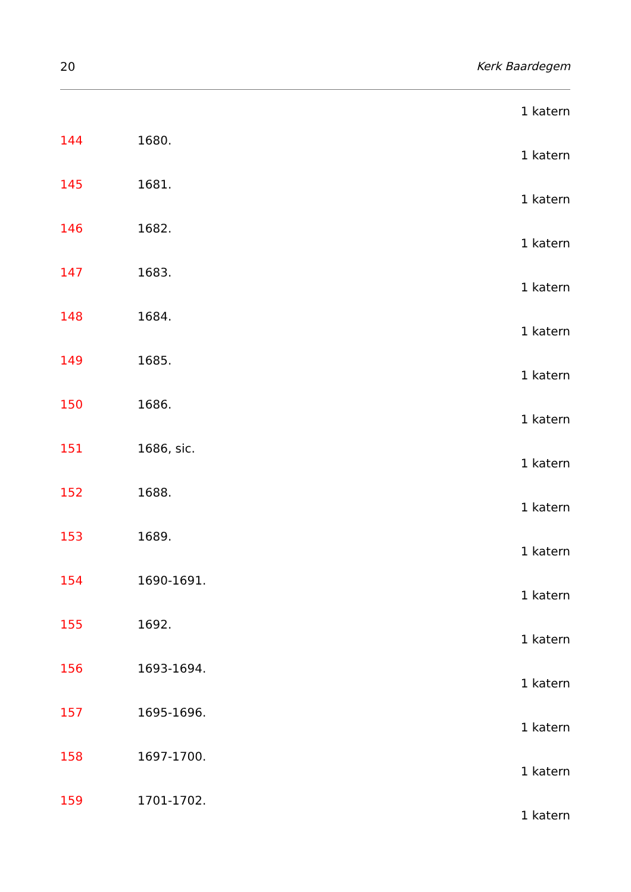20 Kerk Baardegem
1 katern
144 1680.
1 katern
145 1681.
1 katern
146 1682.
1 katern
147 1683.
1 katern
148 1684.
1 katern
149 1685.
1 katern
150 1686.
1 katern
151 1686, sic.
1 katern
152 1688.
1 katern
153 1689.
1 katern
154 1690-1691.
1 katern
155 1692.
1 katern
156 1693-1694.
1 katern
157 1695-1696.
1 katern
158 1697-1700.
1 katern
159 1701-1702.
1 katern